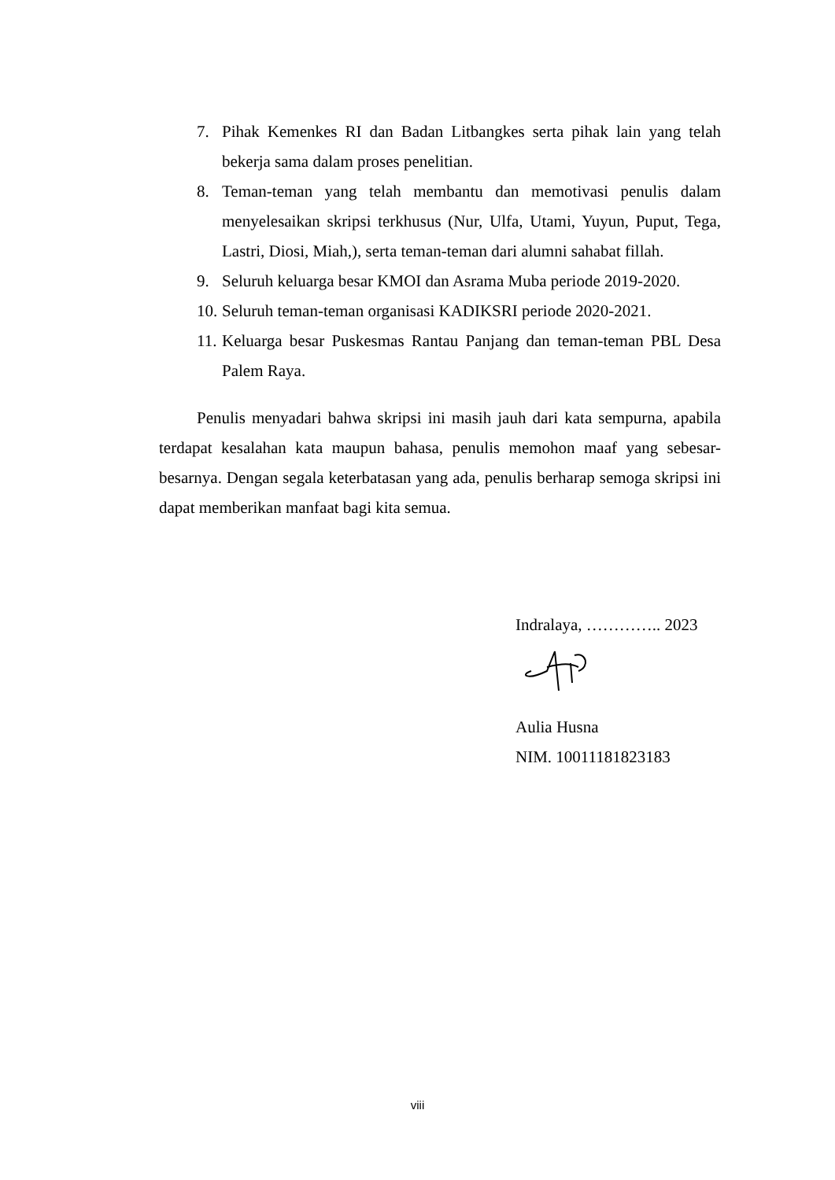7. Pihak Kemenkes RI dan Badan Litbangkes serta pihak lain yang telah bekerja sama dalam proses penelitian.
8. Teman-teman yang telah membantu dan memotivasi penulis dalam menyelesaikan skripsi terkhusus (Nur, Ulfa, Utami, Yuyun, Puput, Tega, Lastri, Diosi, Miah,), serta teman-teman dari alumni sahabat fillah.
9. Seluruh keluarga besar KMOI dan Asrama Muba periode 2019-2020.
10. Seluruh teman-teman organisasi KADIKSRI periode 2020-2021.
11. Keluarga besar Puskesmas Rantau Panjang dan teman-teman PBL Desa Palem Raya.
Penulis menyadari bahwa skripsi ini masih jauh dari kata sempurna, apabila terdapat kesalahan kata maupun bahasa, penulis memohon maaf yang sebesar-besarnya. Dengan segala keterbatasan yang ada, penulis berharap semoga skripsi ini dapat memberikan manfaat bagi kita semua.
Indralaya, ………….. 2023
Aulia Husna
NIM. 10011181823183
viii